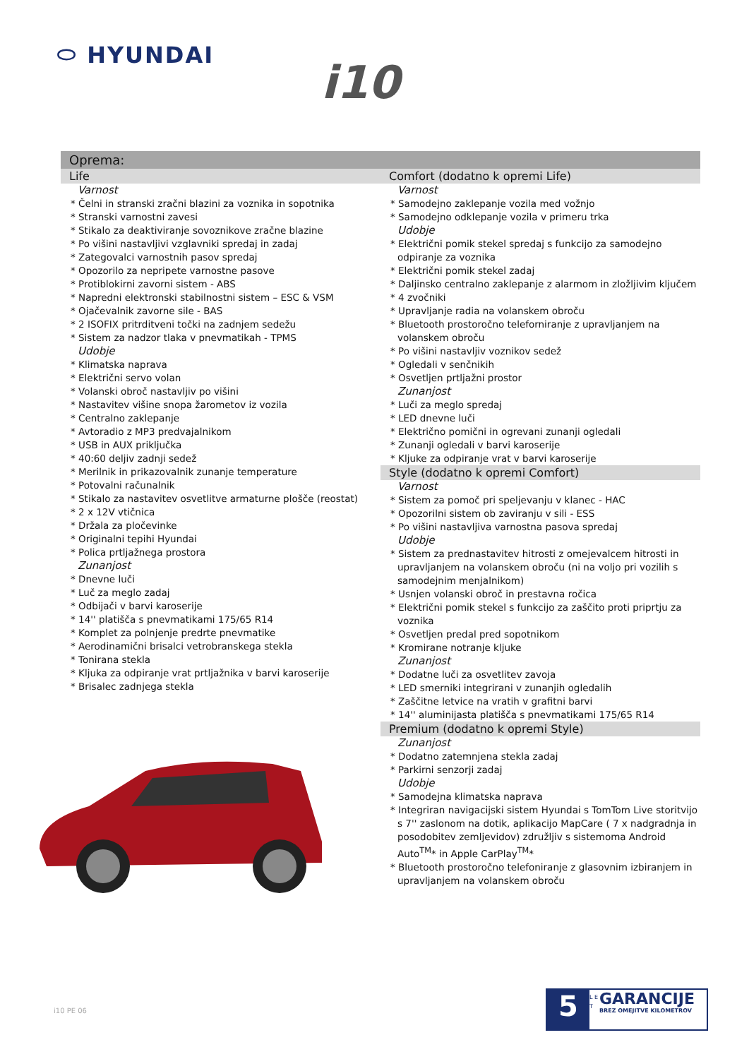⬭ HYUNDAI
i10
Oprema:
Life
Varnost
* Čelni in stranski zračni blazini za voznika in sopotnika
* Stranski varnostni zavesi
* Stikalo za deaktiviranje sovoznikove zračne blazine
* Po višini nastavljivi vzglavniki spredaj in zadaj
* Zategovalci varnostnih pasov spredaj
* Opozorilo za nepripete varnostne pasove
* Protiblokirni zavorni sistem - ABS
* Napredni elektronski stabilnostni sistem – ESC & VSM
* Ojačevalnik zavorne sile - BAS
* 2 ISOFIX pritrditveni točki na zadnjem sedežu
* Sistem za nadzor tlaka v pnevmatikah - TPMS
Udobje
* Klimatska naprava
* Električni servo volan
* Volanski obroč nastavljiv po višini
* Nastavitev višine snopa žarometov iz vozila
* Centralno zaklepanje
* Avtoradio z MP3 predvajalnikom
* USB in AUX priključka
* 40:60 deljiv zadnji sedež
* Merilnik in prikazovalnik zunanje temperature
* Potovalni računalnik
* Stikalo za nastavitev osvetlitve armaturne plošče (reostat)
* 2 x 12V vtičnica
* Držala za pločevinke
* Originalni tepihi Hyundai
* Polica prtljažnega prostora
Zunanjost
* Dnevne luči
* Luč za meglo zadaj
* Odbijači v barvi karoserije
* 14'' platišča s pnevmatikami 175/65 R14
* Komplet za polnjenje predrte pnevmatike
* Aerodinamični brisalci vetrobranskega stekla
* Tonirana stekla
* Kljuka za odpiranje vrat prtljažnika v barvi karoserije
* Brisalec zadnjega stekla
Comfort (dodatno k opremi Life)
Varnost
* Samodejno zaklepanje vozila med vožnjo
* Samodejno odklepanje vozila v primeru trka
Udobje
* Električni pomik stekel spredaj s funkcijo za samodejno odpiranje za voznika
* Električni pomik stekel zadaj
* Daljinsko centralno zaklepanje z alarmom in zložljivim ključem
* 4 zvočniki
* Upravljanje radia na volanskem obroču
* Bluetooth prostoročno teleforniranje z upravljanjem na volanskem obroču
* Po višini nastavljiv voznikov sedež
* Ogledali v senčnikih
* Osvetljen prtljažni prostor
Zunanjost
* Luči za meglo spredaj
* LED dnevne luči
* Električno pomični in ogrevani zunanji ogledali
* Zunanji ogledali v barvi karoserije
* Kljuke za odpiranje vrat v barvi karoserije
Style (dodatno k opremi Comfort)
Varnost
* Sistem za pomoč pri speljevanju v klanec - HAC
* Opozorilni sistem ob zaviranju v sili - ESS
* Po višini nastavljiva varnostna pasova spredaj
Udobje
* Sistem za prednastavitev hitrosti z omejevalcem hitrosti in upravljanjem na volanskem obroču (ni na voljo pri vozilih s samodejnim menjalnikom)
* Usnjen volanski obroč in prestavna ročica
* Električni pomik stekel s funkcijo za zaščito proti priprtju za voznika
* Osvetljen predal pred sopotnikom
* Kromirane notranje kljuke
Zunanjost
* Dodatne luči za osvetlitev zavoja
* LED smerniki integrirani v zunanjih ogledalih
* Zaščitne letvice na vratih v grafitni barvi
* 14'' aluminijasta platišča s pnevmatikami 175/65 R14
Premium (dodatno k opremi Style)
Zunanjost
* Dodatno zatemnjena stekla zadaj
* Parkirni senzorji zadaj
Udobje
* Samodejna klimatska naprava
* Integriran navigacijski sistem Hyundai s TomTom Live storitvijo s 7'' zaslonom na dotik, aplikacijo MapCare ( 7 x nadgradnja in posodobitev zemljevidov) združljiv s sistemoma Android Auto<sup>TM</sup>* in Apple CarPlay<sup>TM</sup>*
* Bluetooth prostoročno telefoniranje z glasovnim izbiranjem in upravljanjem na volanskem obroču
i10 PE 06
5
L E T
GARANCIJE
BREZ OMEJITVE KILOMETROV